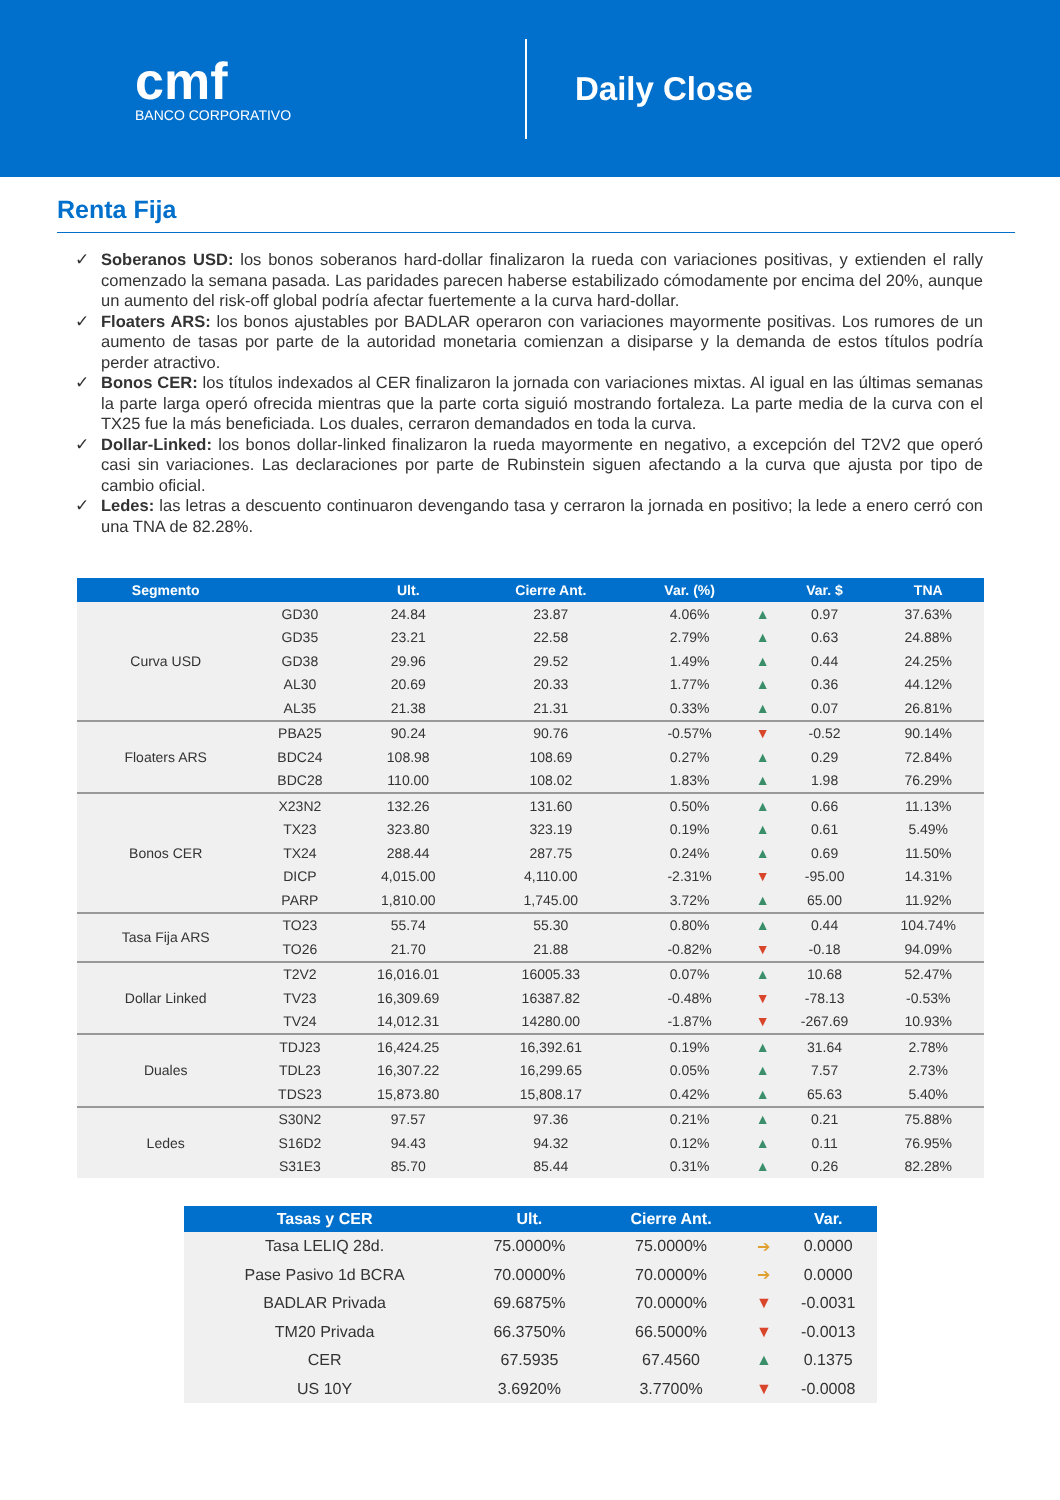cmf
BANCO CORPORATIVO
Daily Close
Renta Fija
✓ Soberanos USD: los bonos soberanos hard-dollar finalizaron la rueda con variaciones positivas, y extienden el rally comenzado la semana pasada. Las paridades parecen haberse estabilizado cómodamente por encima del 20%, aunque un aumento del risk-off global podría afectar fuertemente a la curva hard-dollar.
✓ Floaters ARS: los bonos ajustables por BADLAR operaron con variaciones mayormente positivas. Los rumores de un aumento de tasas por parte de la autoridad monetaria comienzan a disiparse y la demanda de estos títulos podría perder atractivo.
✓ Bonos CER: los títulos indexados al CER finalizaron la jornada con variaciones mixtas. Al igual en las últimas semanas la parte larga operó ofrecida mientras que la parte corta siguió mostrando fortaleza. La parte media de la curva con el TX25 fue la más beneficiada. Los duales, cerraron demandados en toda la curva.
✓ Dollar-Linked: los bonos dollar-linked finalizaron la rueda mayormente en negativo, a excepción del T2V2 que operó casi sin variaciones. Las declaraciones por parte de Rubinstein siguen afectando a la curva que ajusta por tipo de cambio oficial.
✓ Ledes: las letras a descuento continuaron devengando tasa y cerraron la jornada en positivo; la lede a enero cerró con una TNA de 82.28%.
| Segmento | | Ult. | Cierre Ant. | Var. (%) | | Var. $ | TNA |
| --- | --- | --- | --- | --- | --- | --- | --- |
| Curva USD | GD30 | 24.84 | 23.87 | 4.06% | ▲ | 0.97 | 37.63% |
| | GD35 | 23.21 | 22.58 | 2.79% | ▲ | 0.63 | 24.88% |
| | GD38 | 29.96 | 29.52 | 1.49% | ▲ | 0.44 | 24.25% |
| | AL30 | 20.69 | 20.33 | 1.77% | ▲ | 0.36 | 44.12% |
| | AL35 | 21.38 | 21.31 | 0.33% | ▲ | 0.07 | 26.81% |
| Floaters ARS | PBA25 | 90.24 | 90.76 | -0.57% | ▼ | -0.52 | 90.14% |
| | BDC24 | 108.98 | 108.69 | 0.27% | ▲ | 0.29 | 72.84% |
| | BDC28 | 110.00 | 108.02 | 1.83% | ▲ | 1.98 | 76.29% |
| Bonos CER | X23N2 | 132.26 | 131.60 | 0.50% | ▲ | 0.66 | 11.13% |
| | TX23 | 323.80 | 323.19 | 0.19% | ▲ | 0.61 | 5.49% |
| | TX24 | 288.44 | 287.75 | 0.24% | ▲ | 0.69 | 11.50% |
| | DICP | 4,015.00 | 4,110.00 | -2.31% | ▼ | -95.00 | 14.31% |
| | PARP | 1,810.00 | 1,745.00 | 3.72% | ▲ | 65.00 | 11.92% |
| Tasa Fija ARS | TO23 | 55.74 | 55.30 | 0.80% | ▲ | 0.44 | 104.74% |
| | TO26 | 21.70 | 21.88 | -0.82% | ▼ | -0.18 | 94.09% |
| Dollar Linked | T2V2 | 16,016.01 | 16005.33 | 0.07% | ▲ | 10.68 | 52.47% |
| | TV23 | 16,309.69 | 16387.82 | -0.48% | ▼ | -78.13 | -0.53% |
| | TV24 | 14,012.31 | 14280.00 | -1.87% | ▼ | -267.69 | 10.93% |
| Duales | TDJ23 | 16,424.25 | 16,392.61 | 0.19% | ▲ | 31.64 | 2.78% |
| | TDL23 | 16,307.22 | 16,299.65 | 0.05% | ▲ | 7.57 | 2.73% |
| | TDS23 | 15,873.80 | 15,808.17 | 0.42% | ▲ | 65.63 | 5.40% |
| Ledes | S30N2 | 97.57 | 97.36 | 0.21% | ▲ | 0.21 | 75.88% |
| | S16D2 | 94.43 | 94.32 | 0.12% | ▲ | 0.11 | 76.95% |
| | S31E3 | 85.70 | 85.44 | 0.31% | ▲ | 0.26 | 82.28% |
| Tasas y CER | Ult. | Cierre Ant. | | Var. |
| --- | --- | --- | --- | --- |
| Tasa LELIQ 28d. | 75.0000% | 75.0000% | ➔ | 0.0000 |
| Pase Pasivo 1d BCRA | 70.0000% | 70.0000% | ➔ | 0.0000 |
| BADLAR Privada | 69.6875% | 70.0000% | ▼ | -0.0031 |
| TM20 Privada | 66.3750% | 66.5000% | ▼ | -0.0013 |
| CER | 67.5935 | 67.4560 | ▲ | 0.1375 |
| US 10Y | 3.6920% | 3.7700% | ▼ | -0.0008 |